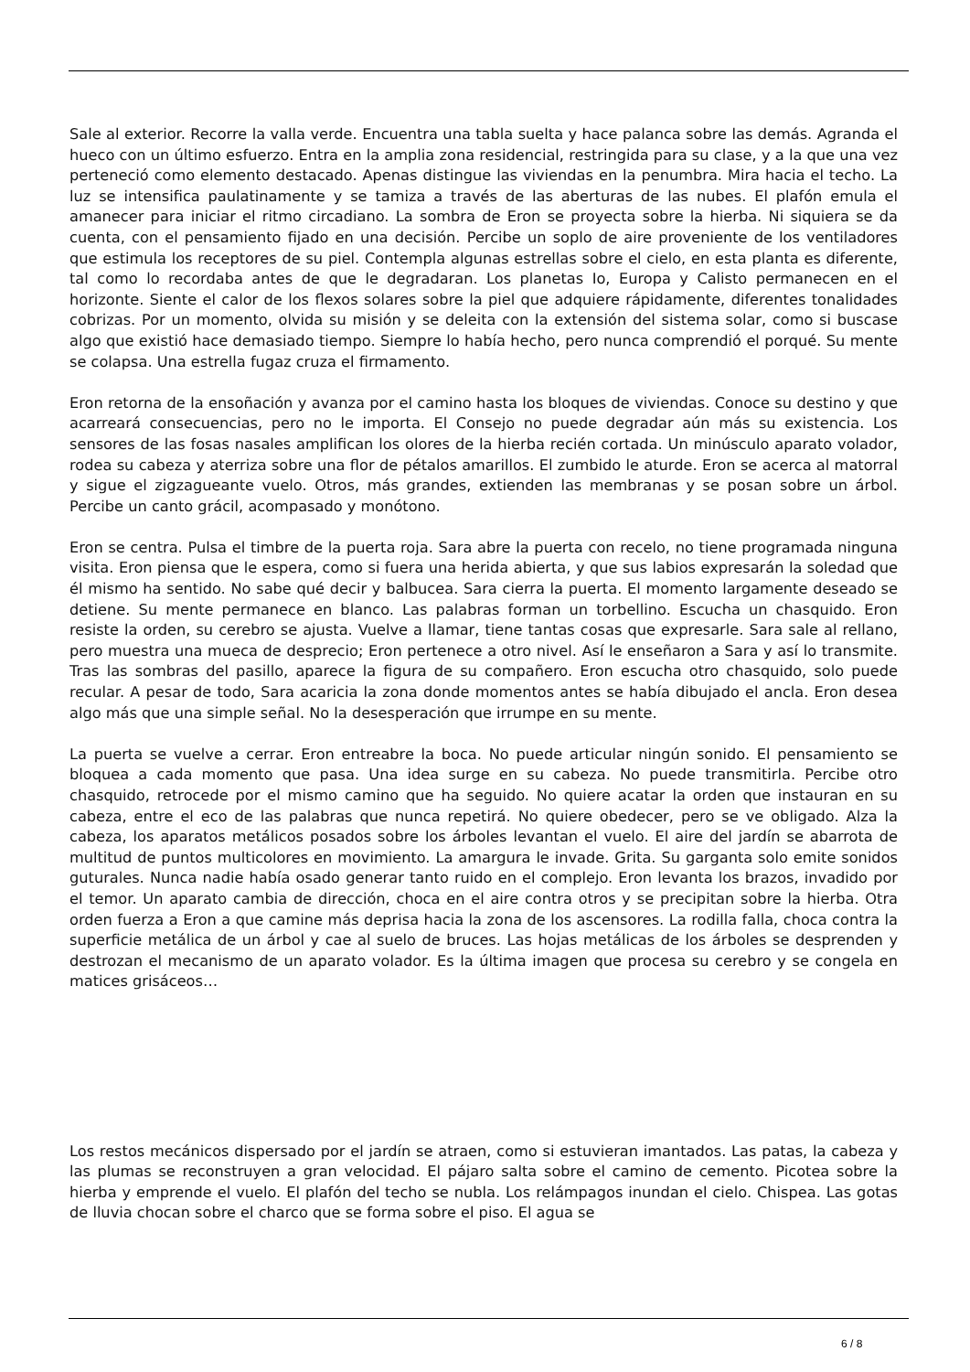Sale al exterior. Recorre la valla verde. Encuentra una tabla suelta y hace palanca sobre las demás. Agranda el hueco con un último esfuerzo. Entra en la amplia zona residencial, restringida para su clase, y a la que una vez perteneció como elemento destacado. Apenas distingue las viviendas en la penumbra. Mira hacia el techo. La luz se intensifica paulatinamente y se tamiza a través de las aberturas de las nubes. El plafón emula el amanecer para iniciar el ritmo circadiano. La sombra de Eron se proyecta sobre la hierba. Ni siquiera se da cuenta, con el pensamiento fijado en una decisión. Percibe un soplo de aire proveniente de los ventiladores que estimula los receptores de su piel. Contempla algunas estrellas sobre el cielo, en esta planta es diferente, tal como lo recordaba antes de que le degradaran. Los planetas Io, Europa y Calisto permanecen en el horizonte. Siente el calor de los flexos solares sobre la piel que adquiere rápidamente, diferentes tonalidades cobrizas. Por un momento, olvida su misión y se deleita con la extensión del sistema solar, como si buscase algo que existió hace demasiado tiempo. Siempre lo había hecho, pero nunca comprendió el porqué. Su mente se colapsa. Una estrella fugaz cruza el firmamento.
Eron retorna de la ensoñación y avanza por el camino hasta los bloques de viviendas. Conoce su destino y que acarreará consecuencias, pero no le importa. El Consejo no puede degradar aún más su existencia. Los sensores de las fosas nasales amplifican los olores de la hierba recién cortada. Un minúsculo aparato volador, rodea su cabeza y aterriza sobre una flor de pétalos amarillos. El zumbido le aturde. Eron se acerca al matorral y sigue el zigzagueante vuelo. Otros, más grandes, extienden las membranas y se posan sobre un árbol. Percibe un canto grácil, acompasado y monótono.
Eron se centra. Pulsa el timbre de la puerta roja. Sara abre la puerta con recelo, no tiene programada ninguna visita. Eron piensa que le espera, como si fuera una herida abierta, y que sus labios expresarán la soledad que él mismo ha sentido. No sabe qué decir y balbucea. Sara cierra la puerta. El momento largamente deseado se detiene. Su mente permanece en blanco. Las palabras forman un torbellino. Escucha un chasquido. Eron resiste la orden, su cerebro se ajusta. Vuelve a llamar, tiene tantas cosas que expresarle. Sara sale al rellano, pero muestra una mueca de desprecio; Eron pertenece a otro nivel. Así le enseñaron a Sara y así lo transmite. Tras las sombras del pasillo, aparece la figura de su compañero. Eron escucha otro chasquido, solo puede recular. A pesar de todo, Sara acaricia la zona donde momentos antes se había dibujado el ancla. Eron desea algo más que una simple señal. No la desesperación que irrumpe en su mente.
La puerta se vuelve a cerrar. Eron entreabre la boca. No puede articular ningún sonido. El pensamiento se bloquea a cada momento que pasa. Una idea surge en su cabeza. No puede transmitirla. Percibe otro chasquido, retrocede por el mismo camino que ha seguido. No quiere acatar la orden que instauran en su cabeza, entre el eco de las palabras que nunca repetirá. No quiere obedecer, pero se ve obligado. Alza la cabeza, los aparatos metálicos posados sobre los árboles levantan el vuelo. El aire del jardín se abarrota de multitud de puntos multicolores en movimiento. La amargura le invade. Grita. Su garganta solo emite sonidos guturales. Nunca nadie había osado generar tanto ruido en el complejo. Eron levanta los brazos, invadido por el temor. Un aparato cambia de dirección, choca en el aire contra otros y se precipitan sobre la hierba. Otra orden fuerza a Eron a que camine más deprisa hacia la zona de los ascensores. La rodilla falla, choca contra la superficie metálica de un árbol y cae al suelo de bruces. Las hojas metálicas de los árboles se desprenden y destrozan el mecanismo de un aparato volador. Es la última imagen que procesa su cerebro y se congela en matices grisáceos…
Los restos mecánicos dispersado por el jardín se atraen, como si estuvieran imantados. Las patas, la cabeza y las plumas se reconstruyen a gran velocidad. El pájaro salta sobre el camino de cemento. Picotea sobre la hierba y emprende el vuelo. El plafón del techo se nubla. Los relámpagos inundan el cielo. Chispea. Las gotas de lluvia chocan sobre el charco que se forma sobre el piso. El agua se
6 / 8